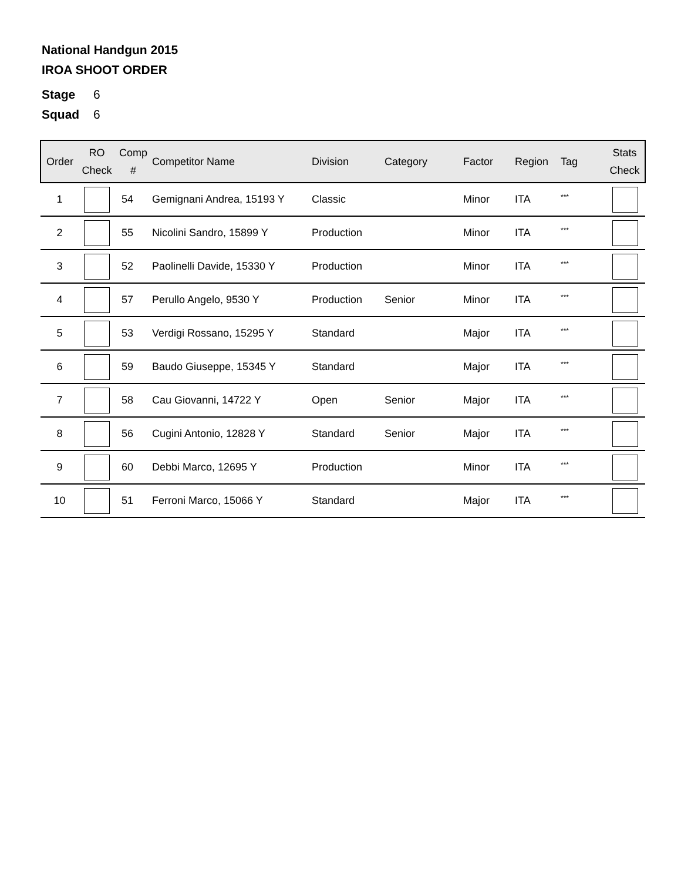National Handgun 2015
IROA SHOOT ORDER
Stage 6
Squad 6
| Order | RO Check | Comp # | Competitor Name | Division | Category | Factor | Region | Tag | Stats Check |
| --- | --- | --- | --- | --- | --- | --- | --- | --- | --- |
| 1 | | 54 | Gemignani Andrea, 15193 Y | Classic | | Minor | ITA | <sup>***</sup> | |
| 2 | | 55 | Nicolini Sandro, 15899 Y | Production | | Minor | ITA | <sup>***</sup> | |
| 3 | | 52 | Paolinelli Davide, 15330 Y | Production | | Minor | ITA | <sup>***</sup> | |
| 4 | | 57 | Perullo Angelo, 9530 Y | Production | Senior | Minor | ITA | <sup>***</sup> | |
| 5 | | 53 | Verdigi Rossano, 15295 Y | Standard | | Major | ITA | <sup>***</sup> | |
| 6 | | 59 | Baudo Giuseppe, 15345 Y | Standard | | Major | ITA | <sup>***</sup> | |
| 7 | | 58 | Cau Giovanni, 14722 Y | Open | Senior | Major | ITA | <sup>***</sup> | |
| 8 | | 56 | Cugini Antonio, 12828 Y | Standard | Senior | Major | ITA | <sup>***</sup> | |
| 9 | | 60 | Debbi Marco, 12695 Y | Production | | Minor | ITA | <sup>***</sup> | |
| 10 | | 51 | Ferroni Marco, 15066 Y | Standard | | Major | ITA | <sup>***</sup> | |